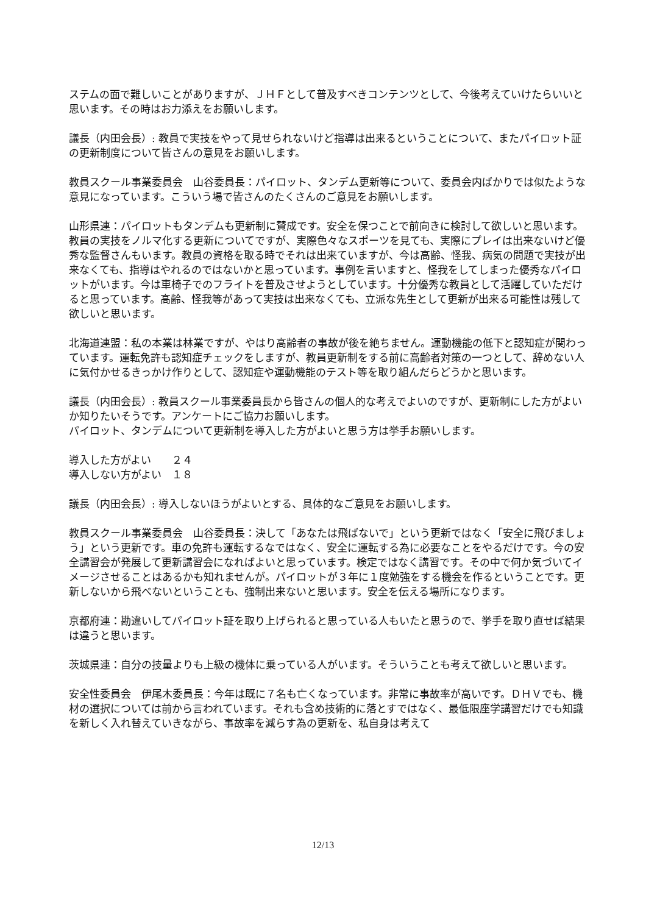ステムの面で難しいことがありますが、ＪＨＦとして普及すべきコンテンツとして、今後考えていけたらいいと思います。その時はお力添えをお願いします。
議長（内田会長）: 教員で実技をやって見せられないけど指導は出来るということについて、またパイロット証の更新制度について皆さんの意見をお願いします。
教員スクール事業委員会　山谷委員長：パイロット、タンデム更新等について、委員会内ばかりでは似たような意見になっています。こういう場で皆さんのたくさんのご意見をお願いします。
山形県連：パイロットもタンデムも更新制に賛成です。安全を保つことで前向きに検討して欲しいと思います。教員の実技をノルマ化する更新についてですが、実際色々なスポーツを見ても、実際にプレイは出来ないけど優秀な監督さんもいます。教員の資格を取る時でそれは出来ていますが、今は高齢、怪我、病気の問題で実技が出来なくても、指導はやれるのではないかと思っています。事例を言いますと、怪我をしてしまった優秀なパイロットがいます。今は車椅子でのフライトを普及させようとしています。十分優秀な教員として活躍していただけると思っています。高齢、怪我等があって実技は出来なくても、立派な先生として更新が出来る可能性は残して欲しいと思います。
北海道連盟：私の本業は林業ですが、やはり高齢者の事故が後を絶ちません。運動機能の低下と認知症が関わっています。運転免許も認知症チェックをしますが、教員更新制をする前に高齢者対策の一つとして、辞めない人に気付かせるきっかけ作りとして、認知症や運動機能のテスト等を取り組んだらどうかと思います。
議長（内田会長）: 教員スクール事業委員長から皆さんの個人的な考えでよいのですが、更新制にした方がよいか知りたいそうです。アンケートにご協力お願いします。
パイロット、タンデムについて更新制を導入した方がよいと思う方は挙手お願いします。
導入した方がよい　　２４
導入しない方がよい　１８
議長（内田会長）: 導入しないほうがよいとする、具体的なご意見をお願いします。
教員スクール事業委員会　山谷委員長：決して「あなたは飛ばないで」という更新ではなく「安全に飛びましょう」という更新です。車の免許も運転するなではなく、安全に運転する為に必要なことをやるだけです。今の安全講習会が発展して更新講習会になればよいと思っています。検定ではなく講習です。その中で何か気づいてイメージさせることはあるかも知れませんが。パイロットが３年に１度勉強をする機会を作るということです。更新しないから飛べないということも、強制出来ないと思います。安全を伝える場所になります。
京都府連：勘違いしてパイロット証を取り上げられると思っている人もいたと思うので、挙手を取り直せば結果は違うと思います。
茨城県連：自分の技量よりも上級の機体に乗っている人がいます。そういうことも考えて欲しいと思います。
安全性委員会　伊尾木委員長：今年は既に７名も亡くなっています。非常に事故率が高いです。ＤＨＶでも、機材の選択については前から言われています。それも含め技術的に落とすではなく、最低限座学講習だけでも知識を新しく入れ替えていきながら、事故率を減らす為の更新を、私自身は考えて
12/13